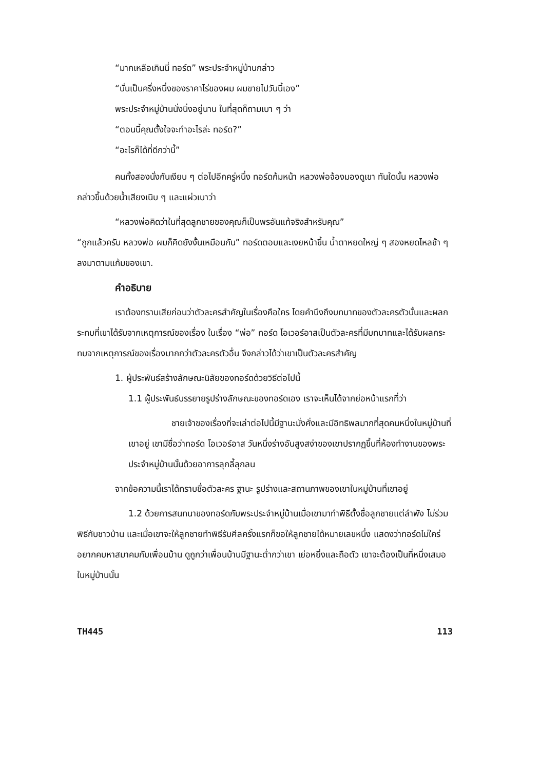“มากเหลือเกินนี่ ทอร์ด” พระประจำหมู่บ้านกล่าว
“นั่นเป็นครึ่งหนึ่งของราคาไร่ของผม ผมขายไปวันนี้เอง”
พระประจำหมู่บ้านนั่งนิ่งอยู่นาน ในที่สุดก็ถามเบา ๆ ว่า
“ตอนนี้คุณตั้งใจจะทำอะไรล่ะ ทอร์ด?”
“อะไรก็ได้ที่ดีกว่านี้”
คนทั้งสองนั่งกันเงียบ ๆ ต่อไปอีกครู่หนึ่ง ทอร์ดก้มหน้า หลวงพ่อจ้องมองดูเขา ทันใดนั้น หลวงพ่อกล่าวขึ้นด้วยน้ำเสียงเนิบ ๆ และแผ่วเบาว่า
“หลวงพ่อคิดว่าในที่สุดลูกชายของคุณก็เป็นพรอันแท้จริงสำหรับคุณ”
“ถูกแล้วครับ หลวงพ่อ ผมก็คิดยังงั้นเหมือนกัน” ทอร์ดตอบและเงยหน้าขึ้น น้ำตาหยดใหญ่ ๆ สองหยดไหลช้า ๆ ลงมาตามแก้มของเขา.
คำอธิบาย
เราต้องทราบเสียก่อนว่าตัวละครสำคัญในเรื่องคือใคร โดยคำนึงถึงบทบาทของตัวละครตัวนั้นและผลกระทบที่เขาได้รับจากเหตุการณ์ของเรื่อง ในเรื่อง “พ่อ” ทอร์ด โอเวอร์อาสเป็นตัวละครที่มีบทบาทและได้รับผลกระทบจากเหตุการณ์ของเรื่องมากกว่าตัวละครตัวอื่น จึงกล่าวได้ว่าเขาเป็นตัวละครสำคัญ
1. ผู้ประพันธ์สร้างลักษณะนิสัยของทอร์ดด้วยวิธีต่อไปนี้
1.1 ผู้ประพันธ์บรรยายรูปร่างลักษณะของทอร์ดเอง เราจะเห็นได้จากย่อหน้าแรกที่ว่า
ชายเจ้าของเรื่องที่จะเล่าต่อไปนี้มีฐานะมั่งคั่งและมีอิทธิพลมากที่สุดคนหนึ่งในหมู่บ้านที่เขาอยู่ เขามีชื่อว่าทอร์ด โอเวอร์อาส วันหนึ่งร่างอันสูงสง่าของเขาปรากฏขึ้นที่ห้องทำงานของพระประจำหมู่บ้านนั้นด้วยอาการลุกลี้ลุกลน
จากข้อความนี้เราได้ทราบชื่อตัวละคร ฐานะ รูปร่างและสถานภาพของเขาในหมู่บ้านที่เขาอยู่
1.2 ด้วยการสนทนาของทอร์ดกับพระประจำหมู่บ้านเมื่อเขามาทำพิธีตั้งชื่อลูกชายแต่ลำพัง ไม่ร่วมพิธีกับชาวบ้าน และเมื่อเขาจะให้ลูกชายทำพิธีรับศีลครั้งแรกก็ขอให้ลูกชายได้หมายเลขหนึ่ง แสดงว่าทอร์ดไม่ใคร่อยากคบหาสมาคมกับเพื่อนบ้าน ดูถูกว่าเพื่อนบ้านมีฐานะต่ำกว่าเขา เย่อหยิ่งและถือตัว เขาจะต้องเป็นที่หนึ่งเสมอในหมู่บ้านนั้น
TH445 113